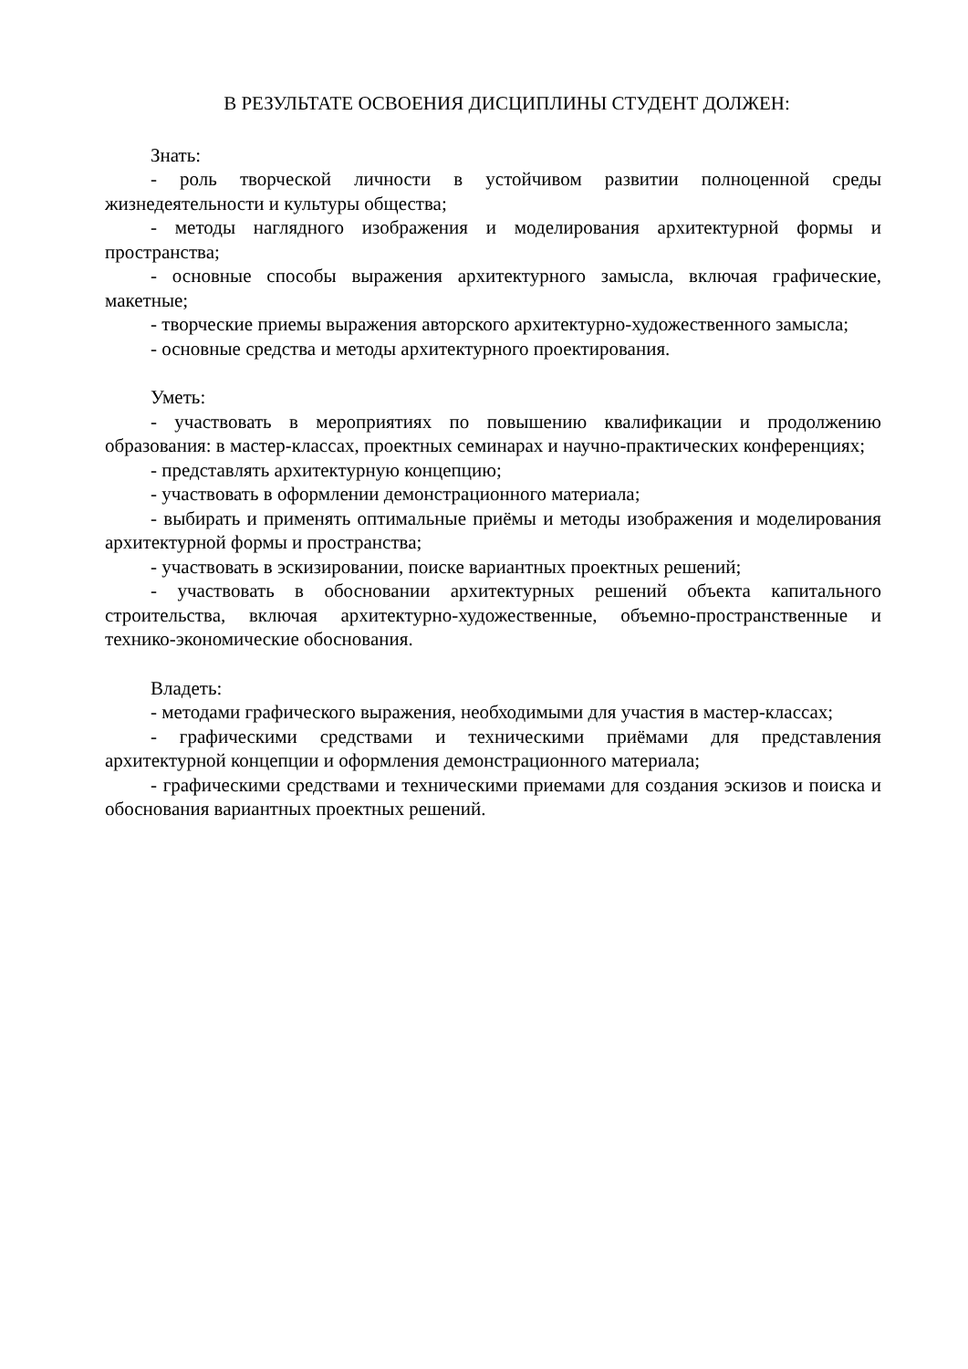В РЕЗУЛЬТАТЕ ОСВОЕНИЯ ДИСЦИПЛИНЫ СТУДЕНТ ДОЛЖЕН:
Знать:
- роль творческой личности в устойчивом развитии полноценной среды жизнедеятельности и культуры общества;
- методы наглядного изображения и моделирования архитектурной формы и пространства;
- основные способы выражения архитектурного замысла, включая графические, макетные;
- творческие приемы выражения авторского архитектурно-художественного замысла;
- основные средства и методы архитектурного проектирования.
Уметь:
- участвовать в мероприятиях по повышению квалификации и продолжению образования: в мастер-классах, проектных семинарах и научно-практических конференциях;
- представлять архитектурную концепцию;
- участвовать в оформлении демонстрационного материала;
- выбирать и применять оптимальные приёмы и методы изображения и моделирования архитектурной формы и пространства;
- участвовать в эскизировании, поиске вариантных проектных решений;
- участвовать в обосновании архитектурных решений объекта капитального строительства, включая архитектурно-художественные, объемно-пространственные и технико-экономические обоснования.
Владеть:
- методами графического выражения, необходимыми для участия в мастер-классах;
- графическими средствами и техническими приёмами для представления архитектурной концепции и оформления демонстрационного материала;
- графическими средствами и техническими приемами для создания эскизов и поиска и обоснования вариантных проектных решений.